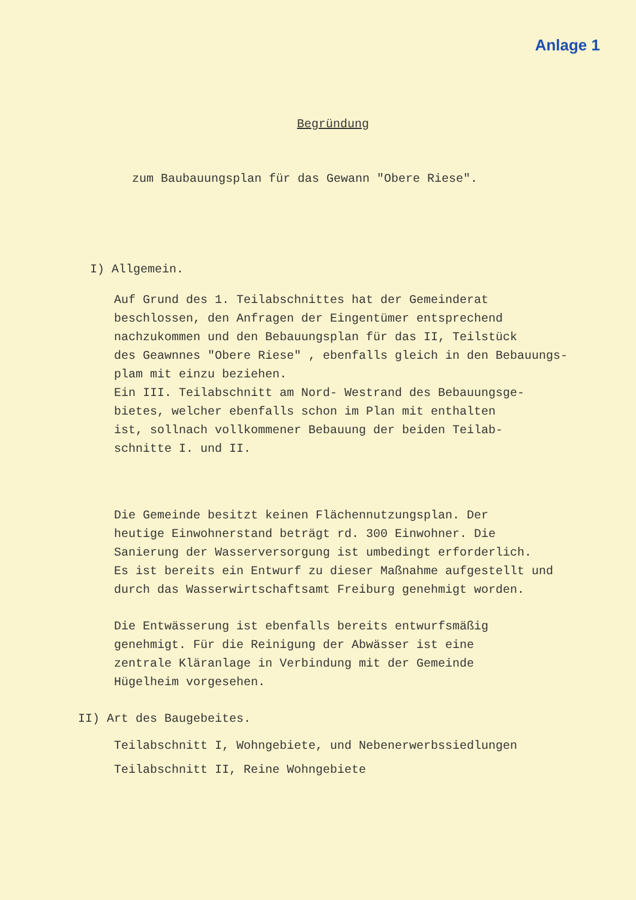Anlage 1
Begründung
zum Baubauungsplan für das Gewann "Obere Riese".
I) Allgemein.
Auf Grund des 1. Teilabschnittes hat der Gemeinderat
beschlossen, den Anfragen der Eingentümer entsprechend
nachzukommen und den Bebauungsplan für das II, Teilstück
des Geawnnes "Obere Riese" , ebenfalls gleich in den Bebauungs-
plam mit einzu beziehen.
Ein III. Teilabschnitt am Nord- Westrand des Bebauungsge-
bietes, welcher ebenfalls schon im Plan mit enthalten
ist, sollnach vollkommener Bebauung der beiden Teilab-
schnitte I. und II.
Die Gemeinde besitzt keinen Flächennutzungsplan. Der
heutige Einwohnerstand beträgt rd. 300 Einwohner. Die
Sanierung der Wasserversorgung ist umbedingt erforderlich.
Es ist bereits ein Entwurf zu dieser Maßnahme aufgestellt und
durch das Wasserwirtschaftsamt Freiburg genehmigt worden.
Die Entwässerung ist ebenfalls bereits entwurfsmäßig
genehmigt. Für die Reinigung der Abwässer ist eine
zentrale Kläranlage in Verbindung mit der Gemeinde
Hügelheim vorgesehen.
II) Art des Baugebeites.
Teilabschnitt I, Wohngebiete, und Nebenerwerbssiedlungen
Teilabschnitt II, Reine Wohngebiete